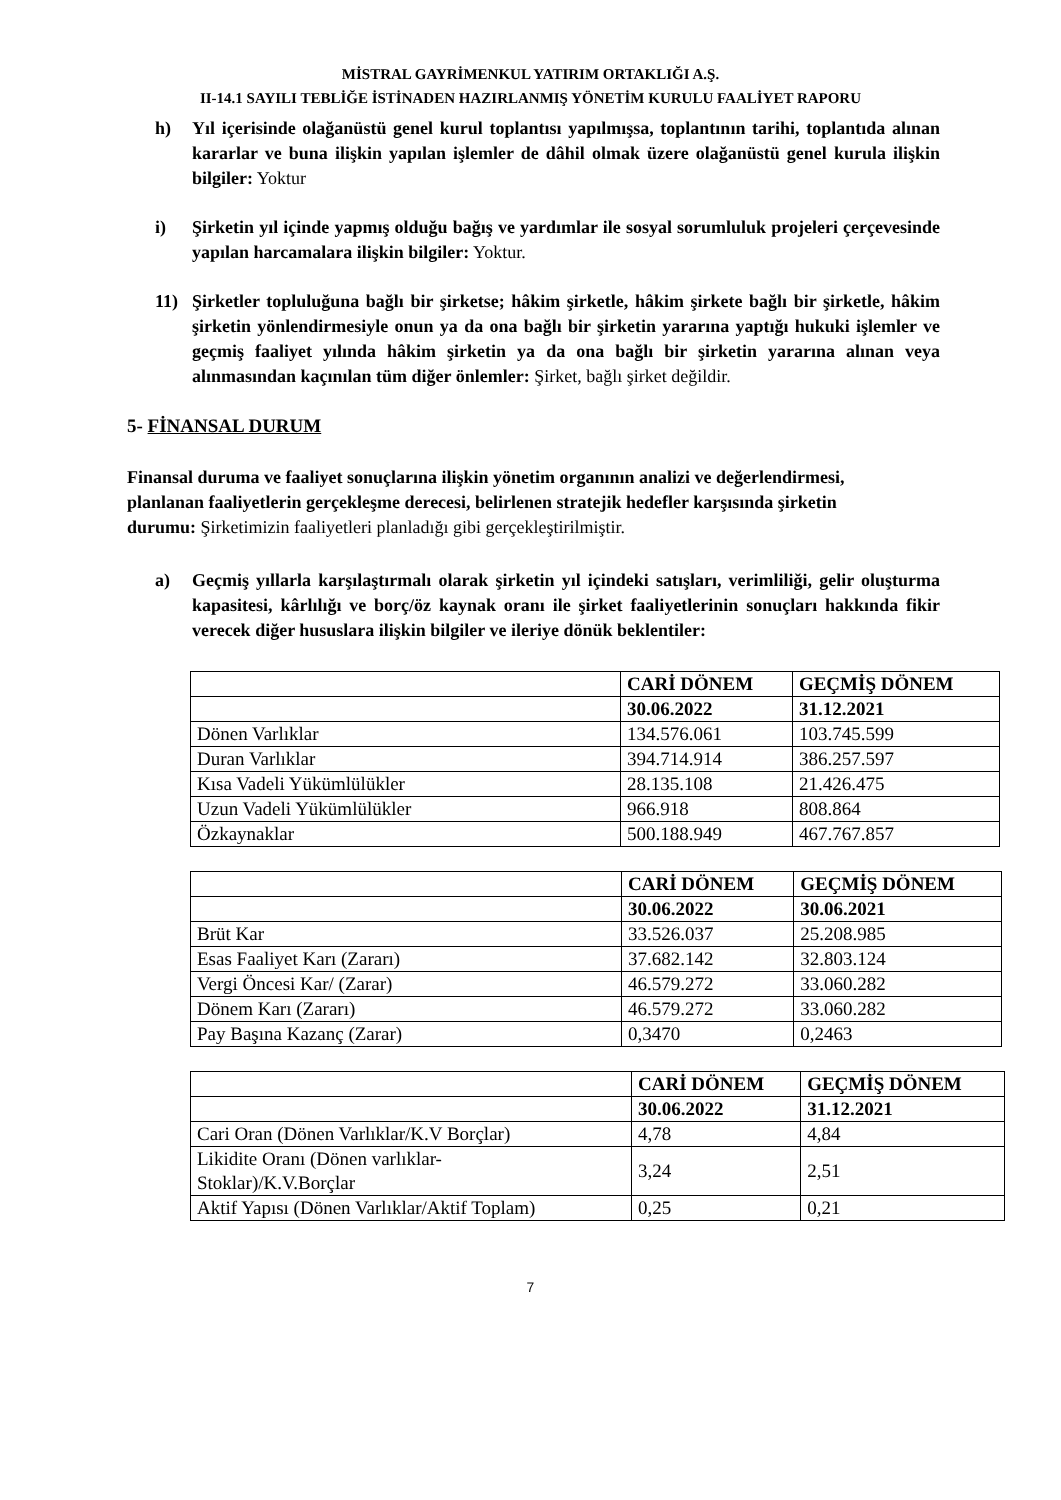MİSTRAL GAYRİMENKUL YATIRIM ORTAKLIĞI A.Ş.
II-14.1 SAYILI TEBLİĞE İSTİNADEN HAZIRLANMIŞ YÖNETİM KURULU FAALİYET RAPORU
h) Yıl içerisinde olağanüstü genel kurul toplantısı yapılmışsa, toplantının tarihi, toplantıda alınan kararlar ve buna ilişkin yapılan işlemler de dâhil olmak üzere olağanüstü genel kurula ilişkin bilgiler: Yoktur
i) Şirketin yıl içinde yapmış olduğu bağış ve yardımlar ile sosyal sorumluluk projeleri çerçevesinde yapılan harcamalara ilişkin bilgiler: Yoktur.
11) Şirketler topluluğuna bağlı bir şirketse; hâkim şirketle, hâkim şirkete bağlı bir şirketle, hâkim şirketin yönlendirmesiyle onun ya da ona bağlı bir şirketin yararına yaptığı hukuki işlemler ve geçmiş faaliyet yılında hâkim şirketin ya da ona bağlı bir şirketin yararına alınan veya alınmasından kaçınılan tüm diğer önlemler: Şirket, bağlı şirket değildir.
5- FİNANSAL DURUM
Finansal duruma ve faaliyet sonuçlarına ilişkin yönetim organının analizi ve değerlendirmesi, planlanan faaliyetlerin gerçekleşme derecesi, belirlenen stratejik hedefler karşısında şirketin durumu: Şirketimizin faaliyetleri planladığı gibi gerçekleştirilmiştir.
a) Geçmiş yıllarla karşılaştırmalı olarak şirketin yıl içindeki satışları, verimliliği, gelir oluşturma kapasitesi, kârlılığı ve borç/öz kaynak oranı ile şirket faaliyetlerinin sonuçları hakkında fikir verecek diğer hususlara ilişkin bilgiler ve ileriye dönük beklentiler:
| | CARİ DÖNEM | GEÇMİŞ DÖNEM |
| --- | --- | --- |
| | 30.06.2022 | 31.12.2021 |
| Dönen Varlıklar | 134.576.061 | 103.745.599 |
| Duran Varlıklar | 394.714.914 | 386.257.597 |
| Kısa Vadeli Yükümlülükler | 28.135.108 | 21.426.475 |
| Uzun Vadeli Yükümlülükler | 966.918 | 808.864 |
| Özkaynaklar | 500.188.949 | 467.767.857 |
| | CARİ DÖNEM | GEÇMİŞ DÖNEM |
| --- | --- | --- |
| | 30.06.2022 | 30.06.2021 |
| Brüt Kar | 33.526.037 | 25.208.985 |
| Esas Faaliyet Karı (Zararı) | 37.682.142 | 32.803.124 |
| Vergi Öncesi Kar/ (Zarar) | 46.579.272 | 33.060.282 |
| Dönem Karı (Zararı) | 46.579.272 | 33.060.282 |
| Pay Başına Kazanç (Zarar) | 0,3470 | 0,2463 |
| | CARİ DÖNEM | GEÇMİŞ DÖNEM |
| --- | --- | --- |
| | 30.06.2022 | 31.12.2021 |
| Cari Oran (Dönen Varlıklar/K.V Borçlar) | 4,78 | 4,84 |
| Likidite Oranı (Dönen varlıklar- Stoklar)/K.V.Borçlar | 3,24 | 2,51 |
| Aktif Yapısı (Dönen Varlıklar/Aktif Toplam) | 0,25 | 0,21 |
7